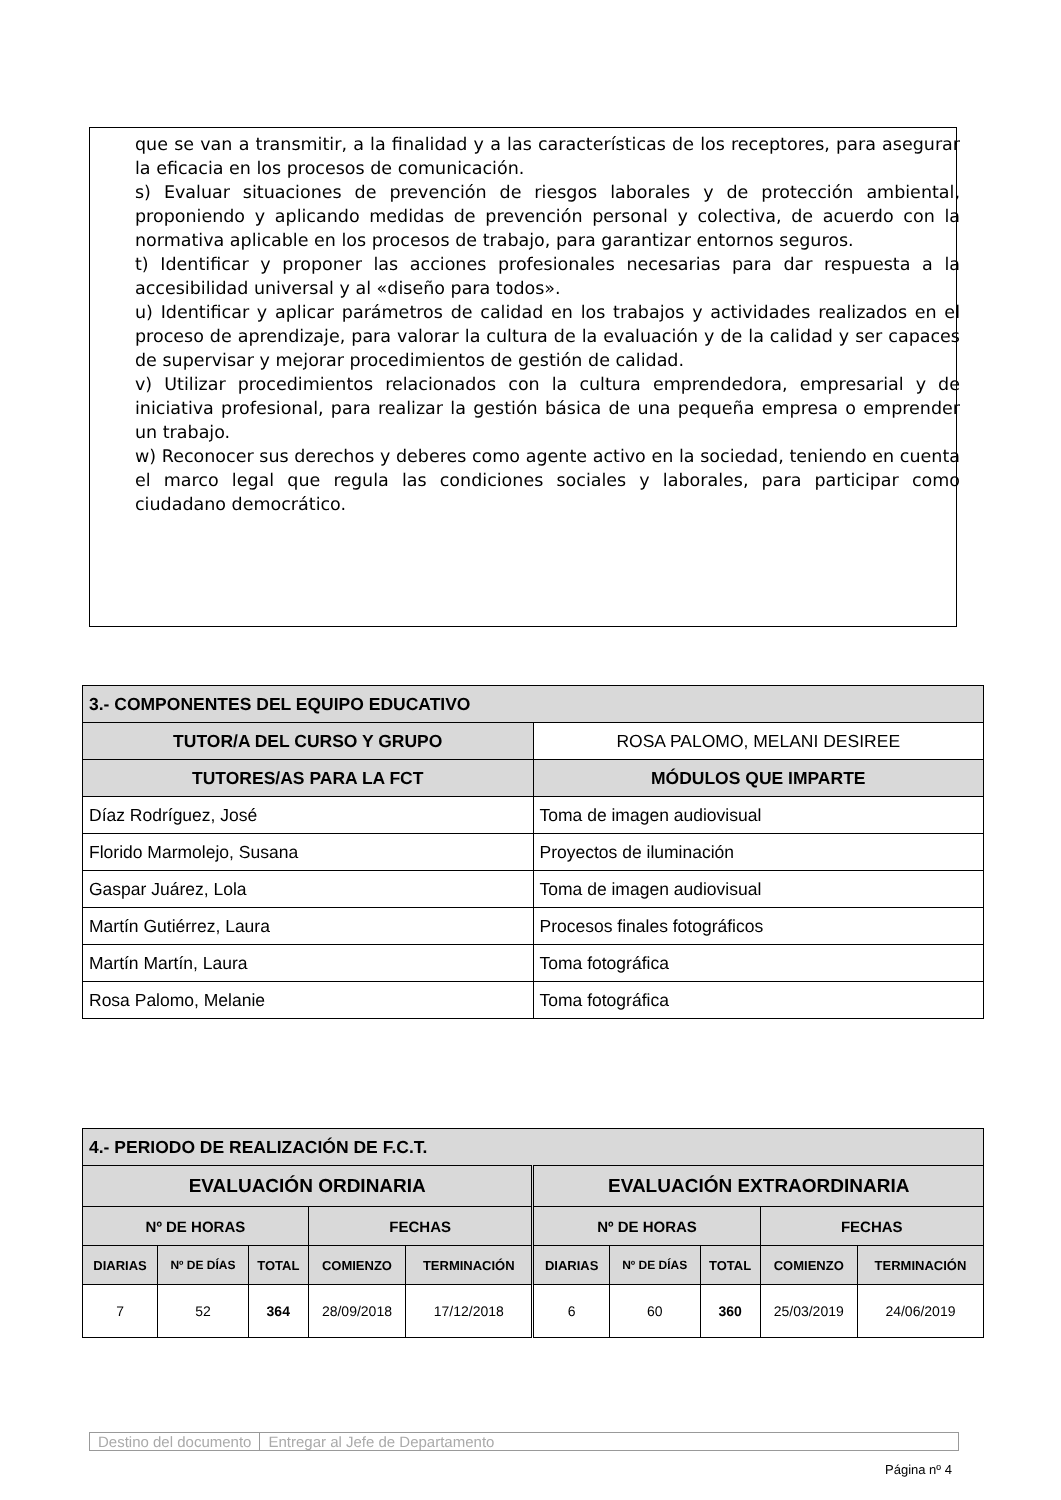que se van a transmitir, a la finalidad y a las características de los receptores, para asegurar la eficacia en los procesos de comunicación.
s) Evaluar situaciones de prevención de riesgos laborales y de protección ambiental, proponiendo y aplicando medidas de prevención personal y colectiva, de acuerdo con la normativa aplicable en los procesos de trabajo, para garantizar entornos seguros.
t) Identificar y proponer las acciones profesionales necesarias para dar respuesta a la accesibilidad universal y al «diseño para todos».
u) Identificar y aplicar parámetros de calidad en los trabajos y actividades realizados en el proceso de aprendizaje, para valorar la cultura de la evaluación y de la calidad y ser capaces de supervisar y mejorar procedimientos de gestión de calidad.
v) Utilizar procedimientos relacionados con la cultura emprendedora, empresarial y de iniciativa profesional, para realizar la gestión básica de una pequeña empresa o emprender un trabajo.
w) Reconocer sus derechos y deberes como agente activo en la sociedad, teniendo en cuenta el marco legal que regula las condiciones sociales y laborales, para participar como ciudadano democrático.
| 3.- COMPONENTES DEL EQUIPO EDUCATIVO | |
| --- | --- |
| TUTOR/A DEL CURSO Y GRUPO | ROSA PALOMO, MELANI DESIREE |
| TUTORES/AS PARA LA FCT | MÓDULOS QUE IMPARTE |
| Díaz Rodríguez, José | Toma de imagen audiovisual |
| Florido Marmolejo, Susana | Proyectos de iluminación |
| Gaspar Juárez, Lola | Toma de imagen audiovisual |
| Martín Gutiérrez, Laura | Procesos finales fotográficos |
| Martín Martín, Laura | Toma fotográfica |
| Rosa Palomo, Melanie | Toma fotográfica |
| 4.- PERIODO DE REALIZACIÓN DE F.C.T. | | | | | | | | | |
| --- | --- | --- | --- | --- | --- | --- | --- | --- | --- |
| EVALUACIÓN ORDINARIA | | | | | EVALUACIÓN EXTRAORDINARIA | | | | |
| Nº DE HORAS | | | FECHAS | | Nº DE HORAS | | | FECHAS | |
| DIARIAS | Nº DE DÍAS | TOTAL | COMIENZO | TERMINACIÓN | DIARIAS | Nº DE DÍAS | TOTAL | COMIENZO | TERMINACIÓN |
| 7 | 52 | 364 | 28/09/2018 | 17/12/2018 | 6 | 60 | 360 | 25/03/2019 | 24/06/2019 |
Destino del documento Entregar al Jefe de Departamento
Página nº 4